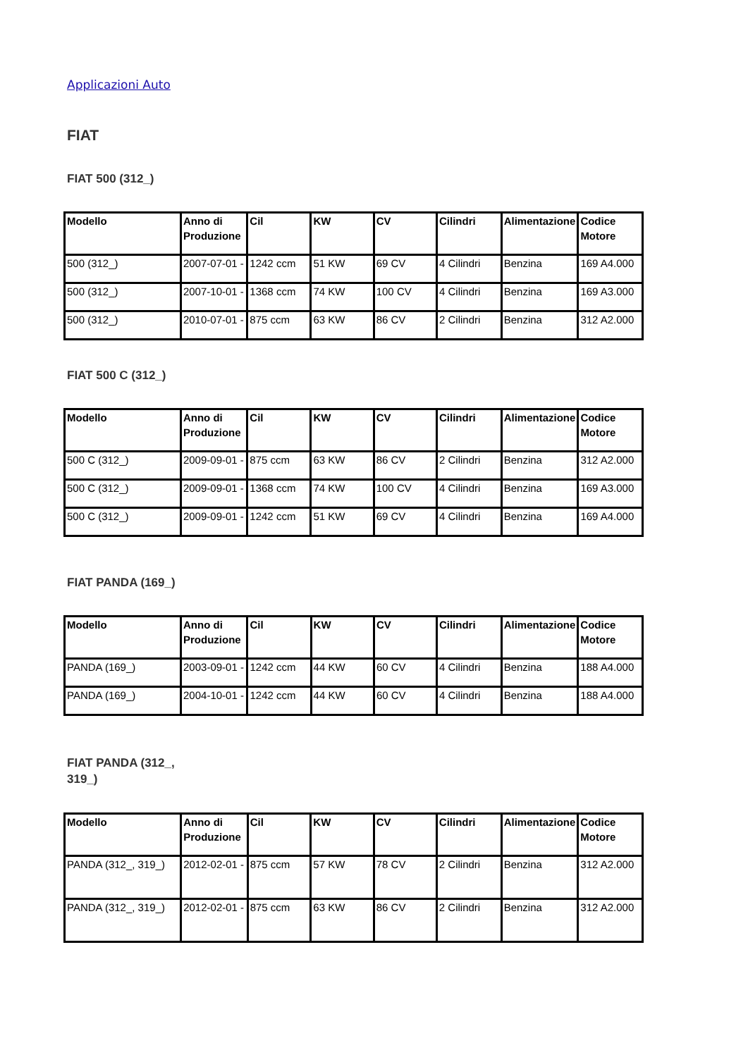Applicazioni Auto
FIAT
FIAT 500 (312_)
| Modello | Anno di Produzione | Cil | KW | CV | Cilindri | Alimentazione | Codice Motore |
| --- | --- | --- | --- | --- | --- | --- | --- |
| 500 (312_) | 2007-07-01 - | 1242 ccm | 51 KW | 69 CV | 4 Cilindri | Benzina | 169 A4.000 |
| 500 (312_) | 2007-10-01 - | 1368 ccm | 74 KW | 100 CV | 4 Cilindri | Benzina | 169 A3.000 |
| 500 (312_) | 2010-07-01 - | 875 ccm | 63 KW | 86 CV | 2 Cilindri | Benzina | 312 A2.000 |
FIAT 500 C (312_)
| Modello | Anno di Produzione | Cil | KW | CV | Cilindri | Alimentazione | Codice Motore |
| --- | --- | --- | --- | --- | --- | --- | --- |
| 500 C (312_) | 2009-09-01 - | 875 ccm | 63 KW | 86 CV | 2 Cilindri | Benzina | 312 A2.000 |
| 500 C (312_) | 2009-09-01 - | 1368 ccm | 74 KW | 100 CV | 4 Cilindri | Benzina | 169 A3.000 |
| 500 C (312_) | 2009-09-01 - | 1242 ccm | 51 KW | 69 CV | 4 Cilindri | Benzina | 169 A4.000 |
FIAT PANDA (169_)
| Modello | Anno di Produzione | Cil | KW | CV | Cilindri | Alimentazione | Codice Motore |
| --- | --- | --- | --- | --- | --- | --- | --- |
| PANDA (169_) | 2003-09-01 - | 1242 ccm | 44 KW | 60 CV | 4 Cilindri | Benzina | 188 A4.000 |
| PANDA (169_) | 2004-10-01 - | 1242 ccm | 44 KW | 60 CV | 4 Cilindri | Benzina | 188 A4.000 |
FIAT PANDA (312_, 319_)
| Modello | Anno di Produzione | Cil | KW | CV | Cilindri | Alimentazione | Codice Motore |
| --- | --- | --- | --- | --- | --- | --- | --- |
| PANDA (312_, 319_) | 2012-02-01 - | 875 ccm | 57 KW | 78 CV | 2 Cilindri | Benzina | 312 A2.000 |
| PANDA (312_, 319_) | 2012-02-01 - | 875 ccm | 63 KW | 86 CV | 2 Cilindri | Benzina | 312 A2.000 |